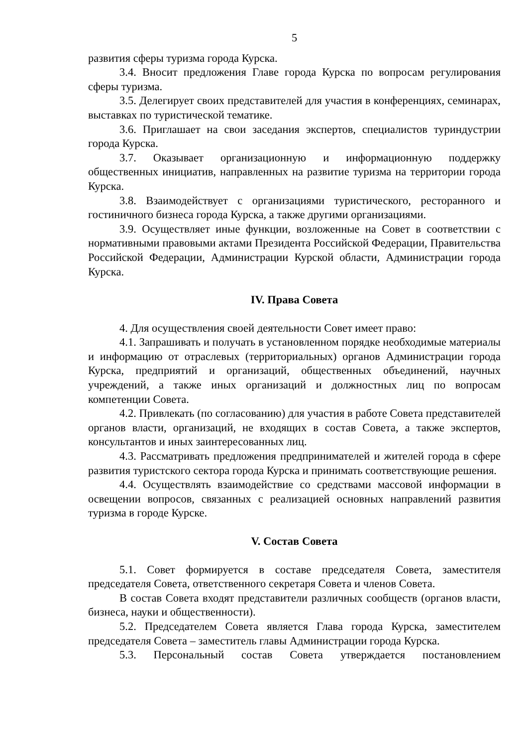5
развития сферы туризма города Курска.
3.4. Вносит предложения Главе города Курска по вопросам регулирования сферы туризма.
3.5. Делегирует своих представителей для участия в конференциях, семинарах, выставках по туристической тематике.
3.6. Приглашает на свои заседания экспертов, специалистов туриндустрии города Курска.
3.7. Оказывает организационную и информационную поддержку общественных инициатив, направленных на развитие туризма на территории города Курска.
3.8. Взаимодействует с организациями туристического, ресторанного и гостиничного бизнеса города Курска, а также другими организациями.
3.9. Осуществляет иные функции, возложенные на Совет в соответствии с нормативными правовыми актами Президента Российской Федерации, Правительства Российской Федерации, Администрации Курской области, Администрации города Курска.
IV. Права Совета
4. Для осуществления своей деятельности Совет имеет право:
4.1. Запрашивать и получать в установленном порядке необходимые материалы и информацию от отраслевых (территориальных) органов Администрации города Курска, предприятий и организаций, общественных объединений, научных учреждений, а также иных организаций и должностных лиц по вопросам компетенции Совета.
4.2. Привлекать (по согласованию) для участия в работе Совета представителей органов власти, организаций, не входящих в состав Совета, а также экспертов, консультантов и иных заинтересованных лиц.
4.3. Рассматривать предложения предпринимателей и жителей города в сфере развития туристского сектора города Курска и принимать соответствующие решения.
4.4. Осуществлять взаимодействие со средствами массовой информации в освещении вопросов, связанных с реализацией основных направлений развития туризма в городе Курске.
V. Состав Совета
5.1. Совет формируется в составе председателя Совета, заместителя председателя Совета, ответственного секретаря Совета и членов Совета.
В состав Совета входят представители различных сообществ (органов власти, бизнеса, науки и общественности).
5.2. Председателем Совета является Глава города Курска, заместителем председателя Совета – заместитель главы Администрации города Курска.
5.3. Персональный состав Совета утверждается постановлением